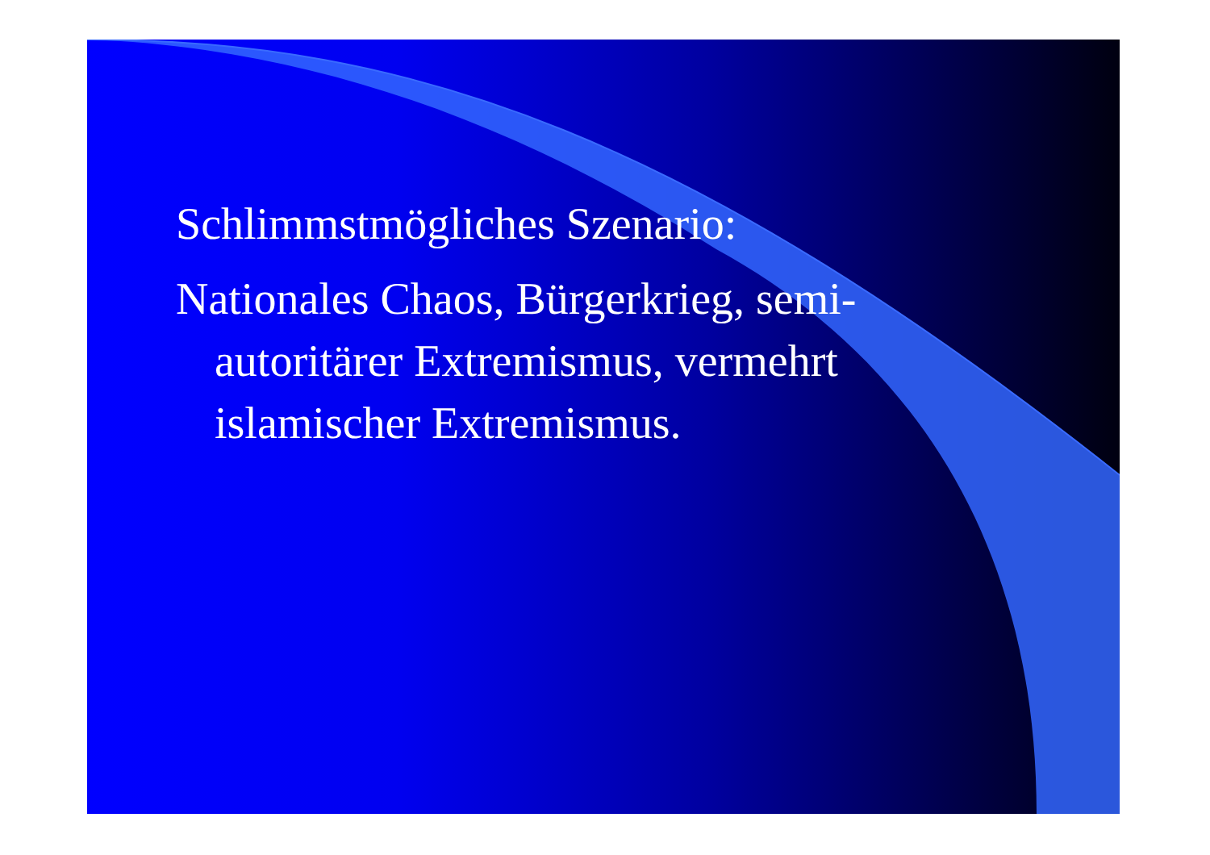Schlimmstmögliches Szenario:
Nationales Chaos, Bürgerkrieg, semi-autoritärer Extremismus, vermehrt islamischer Extremismus.